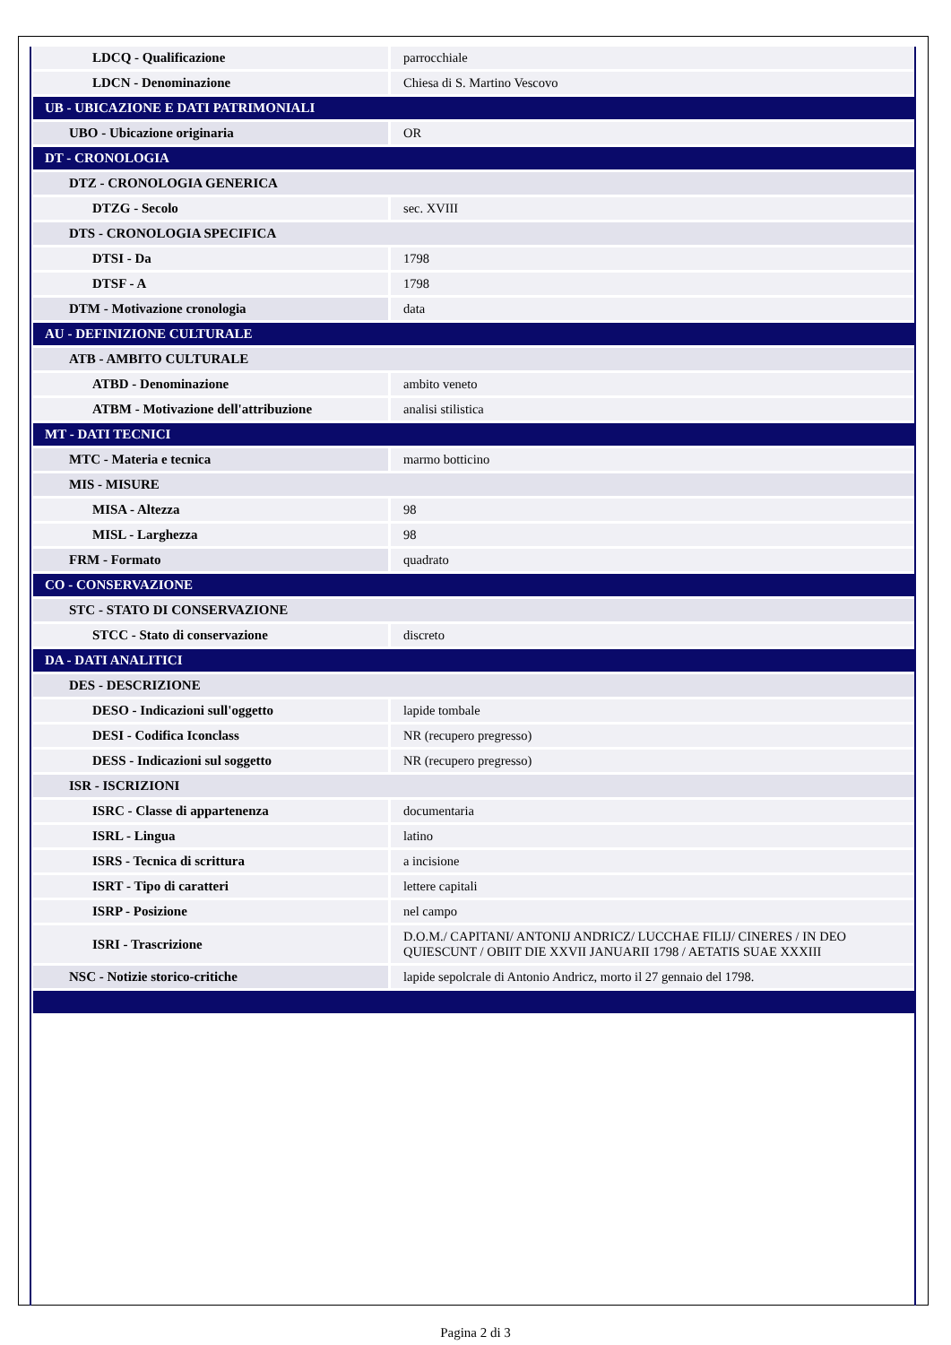| LDCQ - Qualificazione | parrocchiale |
| LDCN - Denominazione | Chiesa di S. Martino Vescovo |
| UB - UBICAZIONE E DATI PATRIMONIALI | |
| UBO - Ubicazione originaria | OR |
| DT - CRONOLOGIA | |
| DTZ - CRONOLOGIA GENERICA | |
| DTZG - Secolo | sec. XVIII |
| DTS - CRONOLOGIA SPECIFICA | |
| DTSI - Da | 1798 |
| DTSF - A | 1798 |
| DTM - Motivazione cronologia | data |
| AU - DEFINIZIONE CULTURALE | |
| ATB - AMBITO CULTURALE | |
| ATBD - Denominazione | ambito veneto |
| ATBM - Motivazione dell'attribuzione | analisi stilistica |
| MT - DATI TECNICI | |
| MTC - Materia e tecnica | marmo botticino |
| MIS - MISURE | |
| MISA - Altezza | 98 |
| MISL - Larghezza | 98 |
| FRM - Formato | quadrato |
| CO - CONSERVAZIONE | |
| STC - STATO DI CONSERVAZIONE | |
| STCC - Stato di conservazione | discreto |
| DA - DATI ANALITICI | |
| DES - DESCRIZIONE | |
| DESO - Indicazioni sull'oggetto | lapide tombale |
| DESI - Codifica Iconclass | NR (recupero pregresso) |
| DESS - Indicazioni sul soggetto | NR (recupero pregresso) |
| ISR - ISCRIZIONI | |
| ISRC - Classe di appartenenza | documentaria |
| ISRL - Lingua | latino |
| ISRS - Tecnica di scrittura | a incisione |
| ISRT - Tipo di caratteri | lettere capitali |
| ISRP - Posizione | nel campo |
| ISRI - Trascrizione | D.O.M./ CAPITANI/ ANTONIJ ANDRICZ/ LUCCHAE FILIJ/ CINERES / IN DEO QUIESCUNT / OBIIT DIE XXVII JANUARII 1798 / AETATIS SUAE XXXIII |
| NSC - Notizie storico-critiche | lapide sepolcrale di Antonio Andricz, morto il 27 gennaio del 1798. |
Pagina 2 di 3